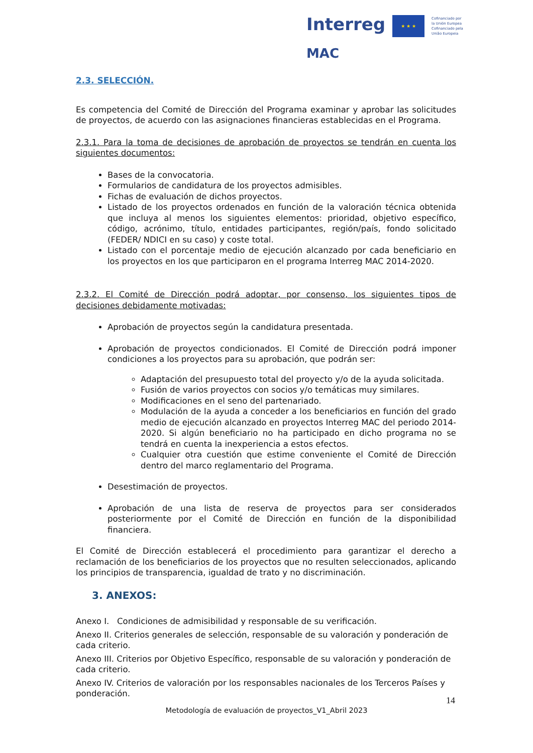Interreg
MAC
★ ★ ★
Cofinanciado por
la Unión Europea
Cofinanciado pela
União Europeia
2.3. SELECCIÓN.
Es competencia del Comité de Dirección del Programa examinar y aprobar las solicitudes de proyectos, de acuerdo con las asignaciones financieras establecidas en el Programa.
2.3.1. Para la toma de decisiones de aprobación de proyectos se tendrán en cuenta los siguientes documentos:
Bases de la convocatoria.
Formularios de candidatura de los proyectos admisibles.
Fichas de evaluación de dichos proyectos.
Listado de los proyectos ordenados en función de la valoración técnica obtenida que incluya al menos los siguientes elementos: prioridad, objetivo específico, código, acrónimo, título, entidades participantes, región/país, fondo solicitado (FEDER/ NDICI en su caso) y coste total.
Listado con el porcentaje medio de ejecución alcanzado por cada beneficiario en los proyectos en los que participaron en el programa Interreg MAC 2014-2020.
2.3.2. El Comité de Dirección podrá adoptar, por consenso, los siguientes tipos de decisiones debidamente motivadas:
Aprobación de proyectos según la candidatura presentada.
Aprobación de proyectos condicionados. El Comité de Dirección podrá imponer condiciones a los proyectos para su aprobación, que podrán ser:
Adaptación del presupuesto total del proyecto y/o de la ayuda solicitada.
Fusión de varios proyectos con socios y/o temáticas muy similares.
Modificaciones en el seno del partenariado.
Modulación de la ayuda a conceder a los beneficiarios en función del grado medio de ejecución alcanzado en proyectos Interreg MAC del periodo 2014-2020. Si algún beneficiario no ha participado en dicho programa no se tendrá en cuenta la inexperiencia a estos efectos.
Cualquier otra cuestión que estime conveniente el Comité de Dirección dentro del marco reglamentario del Programa.
Desestimación de proyectos.
Aprobación de una lista de reserva de proyectos para ser considerados posteriormente por el Comité de Dirección en función de la disponibilidad financiera.
El Comité de Dirección establecerá el procedimiento para garantizar el derecho a reclamación de los beneficiarios de los proyectos que no resulten seleccionados, aplicando los principios de transparencia, igualdad de trato y no discriminación.
3. ANEXOS:
Anexo I. Condiciones de admisibilidad y responsable de su verificación.
Anexo II. Criterios generales de selección, responsable de su valoración y ponderación de cada criterio.
Anexo III. Criterios por Objetivo Específico, responsable de su valoración y ponderación de cada criterio.
Anexo IV. Criterios de valoración por los responsables nacionales de los Terceros Países y ponderación.
14
Metodología de evaluación de proyectos_V1_Abril 2023